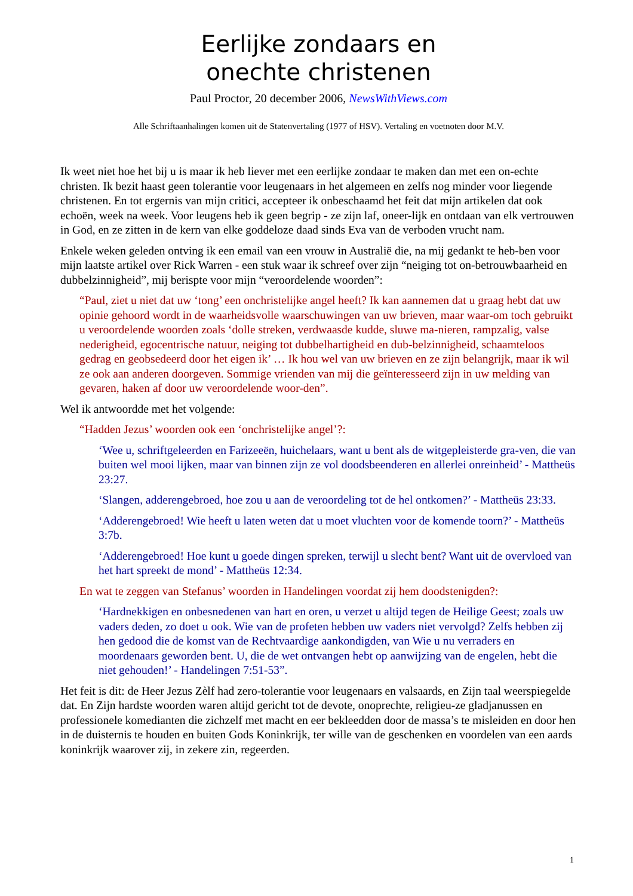Eerlijke zondaars en
onechte christenen
Paul Proctor, 20 december 2006, NewsWithViews.com
Alle Schriftaanhalingen komen uit de Statenvertaling (1977 of HSV). Vertaling en voetnoten door M.V.
Ik weet niet hoe het bij u is maar ik heb liever met een eerlijke zondaar te maken dan met een on-echte christen. Ik bezit haast geen tolerantie voor leugenaars in het algemeen en zelfs nog minder voor liegende christenen. En tot ergernis van mijn critici, accepteer ik onbeschaamd het feit dat mijn artikelen dat ook echoën, week na week. Voor leugens heb ik geen begrip - ze zijn laf, oneer-lijk en ontdaan van elk vertrouwen in God, en ze zitten in de kern van elke goddeloze daad sinds Eva van de verboden vrucht nam.
Enkele weken geleden ontving ik een email van een vrouw in Australië die, na mij gedankt te heb-ben voor mijn laatste artikel over Rick Warren - een stuk waar ik schreef over zijn “neiging tot on-betrouwbaarheid en dubbelzinnigheid”, mij berispte voor mijn “veroordelende woorden”:
“Paul, ziet u niet dat uw ‘tong’ een onchristelijke angel heeft? Ik kan aannemen dat u graag hebt dat uw opinie gehoord wordt in de waarheidsvolle waarschuwingen van uw brieven, maar waar-om toch gebruikt u veroordelende woorden zoals ‘dolle streken, verdwaasde kudde, sluwe ma-nieren, rampzalig, valse nederigheid, egocentrische natuur, neiging tot dubbelhartigheid en dub-belzinnigheid, schaamteloos gedrag en geobsedeerd door het eigen ik’ … Ik hou wel van uw brieven en ze zijn belangrijk, maar ik wil ze ook aan anderen doorgeven. Sommige vrienden van mij die geïnteresseerd zijn in uw melding van gevaren, haken af door uw veroordelende woor-den”.
Wel ik antwoordde met het volgende:
“Hadden Jezus’ woorden ook een ‘onchristelijke angel’?:
‘Wee u, schriftgeleerden en Farizeeën, huichelaars, want u bent als de witgepleisterde gra-ven, die van buiten wel mooi lijken, maar van binnen zijn ze vol doodsbeenderen en allerlei onreinheid’ - Mattheüs 23:27.
‘Slangen, adderengebroed, hoe zou u aan de veroordeling tot de hel ontkomen?’ - Mattheüs 23:33.
‘Adderengebroed! Wie heeft u laten weten dat u moet vluchten voor de komende toorn?’ - Mattheüs 3:7b.
‘Adderengebroed! Hoe kunt u goede dingen spreken, terwijl u slecht bent? Want uit de overvloed van het hart spreekt de mond’ - Mattheüs 12:34.
En wat te zeggen van Stefanus’ woorden in Handelingen voordat zij hem doodstenigden?:
‘Hardnekkigen en onbesnedenen van hart en oren, u verzet u altijd tegen de Heilige Geest; zoals uw vaders deden, zo doet u ook. Wie van de profeten hebben uw vaders niet vervolgd? Zelfs hebben zij hen gedood die de komst van de Rechtvaardige aankondigden, van Wie u nu verraders en moordenaars geworden bent. U, die de wet ontvangen hebt op aanwijzing van de engelen, hebt die niet gehouden!’ - Handelingen 7:51-53”.
Het feit is dit: de Heer Jezus Zèlf had zero-tolerantie voor leugenaars en valsaards, en Zijn taal weerspiegelde dat. En Zijn hardste woorden waren altijd gericht tot de devote, onoprechte, religieu-ze gladjanussen en professionele komedianten die zichzelf met macht en eer bekleedden door de massa’s te misleiden en door hen in de duisternis te houden en buiten Gods Koninkrijk, ter wille van de geschenken en voordelen van een aards koninkrijk waarover zij, in zekere zin, regeerden.
1